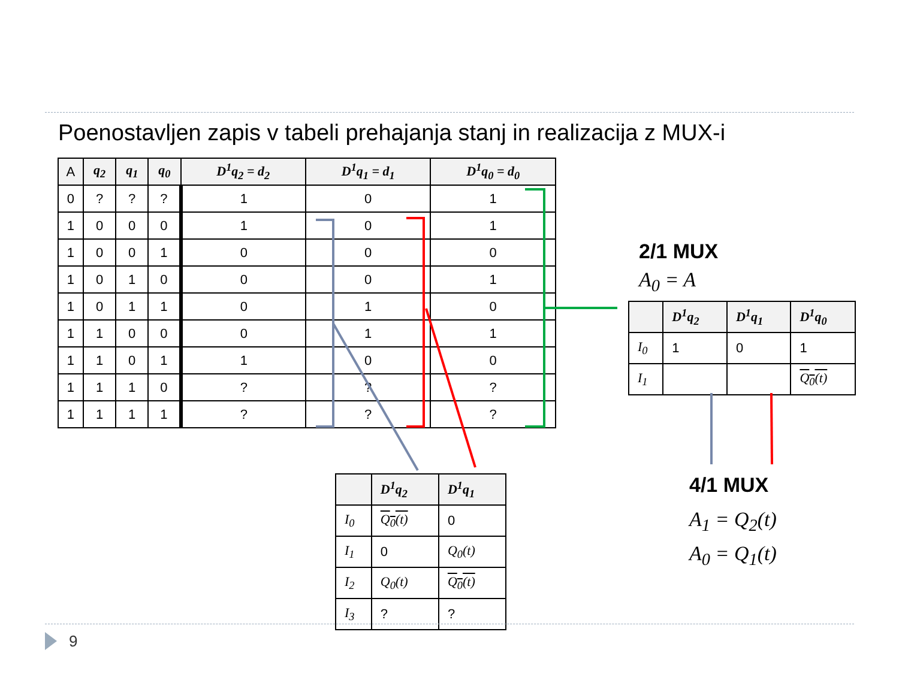Poenostavljen zapis v tabeli prehajanja stanj in realizacija z MUX-i
| A | q<sub>2</sub> | q<sub>1</sub> | q<sub>0</sub> | D<sup>1</sup>q<sub>2</sub> = d<sub>2</sub> | D<sup>1</sup>q<sub>1</sub> = d<sub>1</sub> | D<sup>1</sup>q<sub>0</sub> = d<sub>0</sub> |
| --- | --- | --- | --- | --- | --- | --- |
| 0 | ? | ? | ? | 1 | 0 | 1 |
| 1 | 0 | 0 | 0 | 1 | 0 | 1 |
| 1 | 0 | 0 | 1 | 0 | 0 | 0 |
| 1 | 0 | 1 | 0 | 0 | 0 | 1 |
| 1 | 0 | 1 | 1 | 0 | 1 | 0 |
| 1 | 1 | 0 | 0 | 0 | 1 | 1 |
| 1 | 1 | 0 | 1 | 1 | 0 | 0 |
| 1 | 1 | 1 | 0 | ? | ? | ? |
| 1 | 1 | 1 | 1 | ? | ? | ? |
2/1 MUX
A<sub>0</sub> = A
| | D<sup>1</sup>q<sub>2</sub> | D<sup>1</sup>q<sub>1</sub> | D<sup>1</sup>q<sub>0</sub> |
| --- | --- | --- | --- |
| I<sub>0</sub> | 1 | 0 | 1 |
| I<sub>1</sub> | | | Q<sub>0</sub>(t) |
4/1 MUX
A<sub>1</sub> = Q<sub>2</sub>(t)
A<sub>0</sub> = Q<sub>1</sub>(t)
| | D<sup>1</sup>q<sub>2</sub> | D<sup>1</sup>q<sub>1</sub> |
| --- | --- | --- |
| I<sub>0</sub> | Q<sub>0</sub>(t) | 0 |
| I<sub>1</sub> | 0 | Q<sub>0</sub>(t) |
| I<sub>2</sub> | Q<sub>0</sub>(t) | Q<sub>0</sub>(t) |
| I<sub>3</sub> | ? | ? |
9